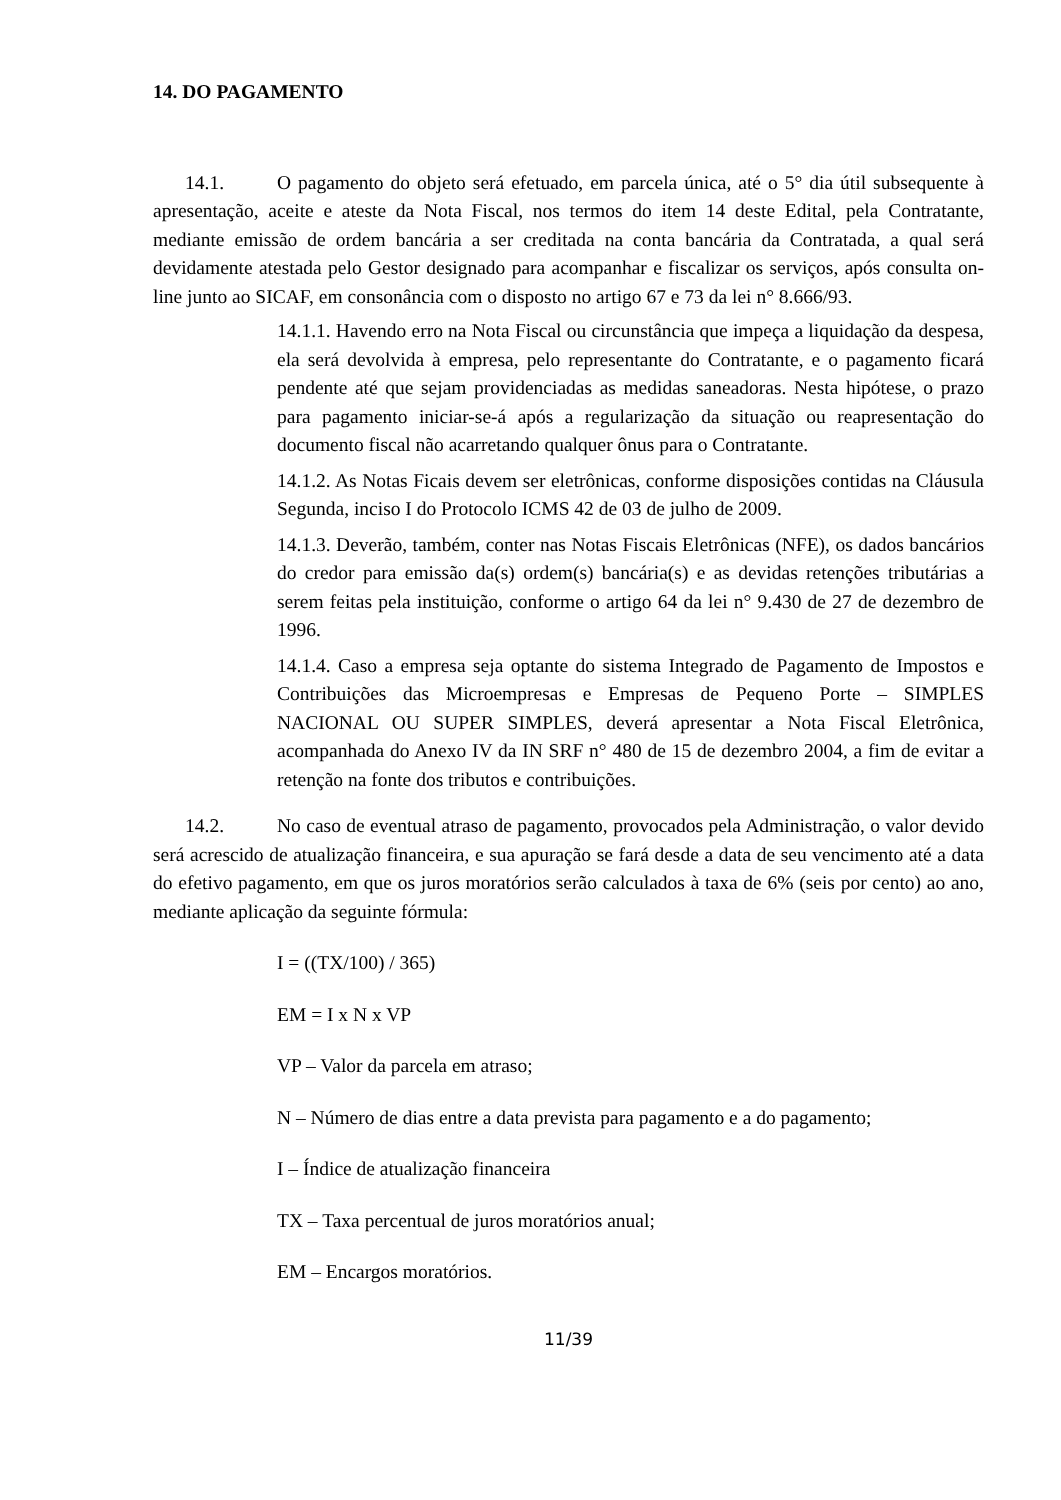14. DO PAGAMENTO
14.1. O pagamento do objeto será efetuado, em parcela única, até o 5° dia útil subsequente à apresentação, aceite e ateste da Nota Fiscal, nos termos do item 14 deste Edital, pela Contratante, mediante emissão de ordem bancária a ser creditada na conta bancária da Contratada, a qual será devidamente atestada pelo Gestor designado para acompanhar e fiscalizar os serviços, após consulta on-line junto ao SICAF, em consonância com o disposto no artigo 67 e 73 da lei n° 8.666/93.
14.1.1. Havendo erro na Nota Fiscal ou circunstância que impeça a liquidação da despesa, ela será devolvida à empresa, pelo representante do Contratante, e o pagamento ficará pendente até que sejam providenciadas as medidas saneadoras. Nesta hipótese, o prazo para pagamento iniciar-se-á após a regularização da situação ou reapresentação do documento fiscal não acarretando qualquer ônus para o Contratante.
14.1.2. As Notas Ficais devem ser eletrônicas, conforme disposições contidas na Cláusula Segunda, inciso I do Protocolo ICMS 42 de 03 de julho de 2009.
14.1.3. Deverão, também, conter nas Notas Fiscais Eletrônicas (NFE), os dados bancários do credor para emissão da(s) ordem(s) bancária(s) e as devidas retenções tributárias a serem feitas pela instituição, conforme o artigo 64 da lei n° 9.430 de 27 de dezembro de 1996.
14.1.4. Caso a empresa seja optante do sistema Integrado de Pagamento de Impostos e Contribuições das Microempresas e Empresas de Pequeno Porte – SIMPLES NACIONAL OU SUPER SIMPLES, deverá apresentar a Nota Fiscal Eletrônica, acompanhada do Anexo IV da IN SRF n° 480 de 15 de dezembro 2004, a fim de evitar a retenção na fonte dos tributos e contribuições.
14.2. No caso de eventual atraso de pagamento, provocados pela Administração, o valor devido será acrescido de atualização financeira, e sua apuração se fará desde a data de seu vencimento até a data do efetivo pagamento, em que os juros moratórios serão calculados à taxa de 6% (seis por cento) ao ano, mediante aplicação da seguinte fórmula:
I = ((TX/100) / 365)
EM = I x N x VP
VP – Valor da parcela em atraso;
N – Número de dias entre a data prevista para pagamento e a do pagamento;
I – Índice de atualização financeira
TX – Taxa percentual de juros moratórios anual;
EM – Encargos moratórios.
11/39